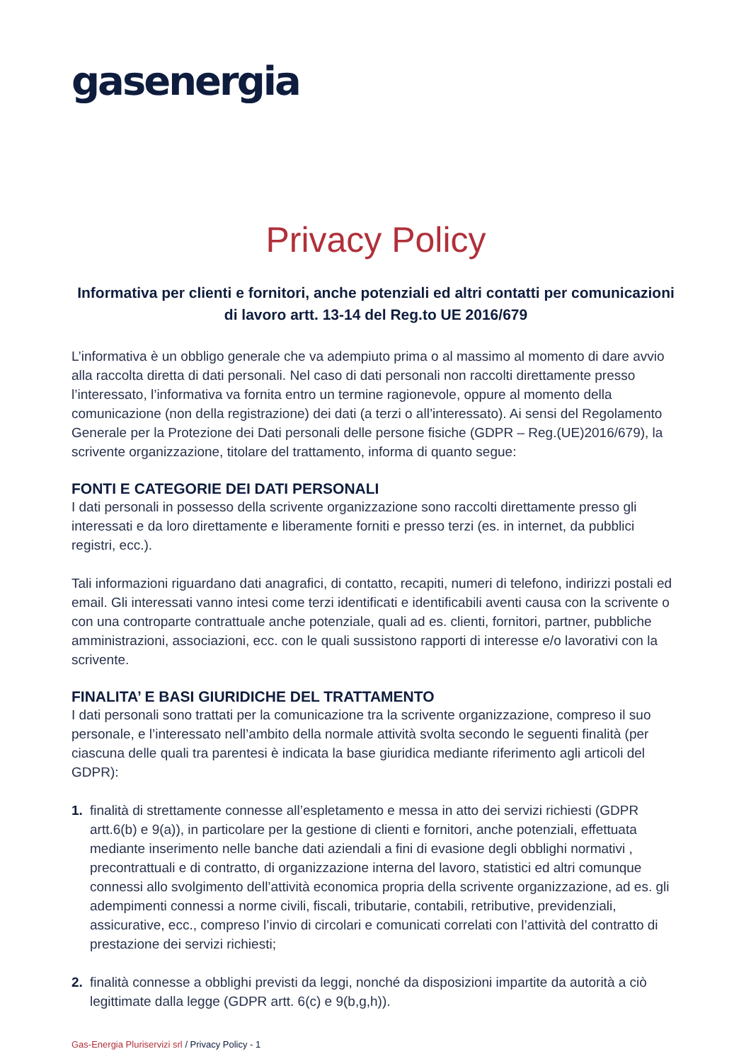gasenergia
Privacy Policy
Informativa per clienti e fornitori, anche potenziali ed altri contatti per comunicazioni di lavoro artt. 13-14 del Reg.to UE 2016/679
L’informativa è un obbligo generale che va adempiuto prima o al massimo al momento di dare avvio alla raccolta diretta di dati personali. Nel caso di dati personali non raccolti direttamente presso l’interessato, l’informativa va fornita entro un termine ragionevole, oppure al momento della comunicazione (non della registrazione) dei dati (a terzi o all’interessato). Ai sensi del Regolamento Generale per la Protezione dei Dati personali delle persone fisiche (GDPR – Reg.(UE)2016/679), la scrivente organizzazione, titolare del trattamento, informa di quanto segue:
FONTI E CATEGORIE DEI DATI PERSONALI
I dati personali in possesso della scrivente organizzazione sono raccolti direttamente presso gli interessati e da loro direttamente e liberamente forniti e presso terzi (es. in internet, da pubblici registri, ecc.).
Tali informazioni riguardano dati anagrafici, di contatto, recapiti, numeri di telefono, indirizzi postali ed email. Gli interessati vanno intesi come terzi identificati e identificabili aventi causa con la scrivente o con una controparte contrattuale anche potenziale, quali ad es. clienti, fornitori, partner, pubbliche amministrazioni, associazioni, ecc. con le quali sussistono rapporti di interesse e/o lavorativi con la scrivente.
FINALITA’ E BASI GIURIDICHE DEL TRATTAMENTO
I dati personali sono trattati per la comunicazione tra la scrivente organizzazione, compreso il suo personale, e l’interessato nell’ambito della normale attività svolta secondo le seguenti finalità (per ciascuna delle quali tra parentesi è indicata la base giuridica mediante riferimento agli articoli del GDPR):
1. finalità di strettamente connesse all’espletamento e messa in atto dei servizi richiesti (GDPR artt.6(b) e 9(a)), in particolare per la gestione di clienti e fornitori, anche potenziali, effettuata mediante inserimento nelle banche dati aziendali a fini di evasione degli obblighi normativi , precontrattuali e di contratto, di organizzazione interna del lavoro, statistici ed altri comunque connessi allo svolgimento dell’attività economica propria della scrivente organizzazione, ad es. gli adempimenti connessi a norme civili, fiscali, tributarie, contabili, retributive, previdenziali, assicurative, ecc., compreso l’invio di circolari e comunicati correlati con l’attività del contratto di prestazione dei servizi richiesti;
2. finalità connesse a obblighi previsti da leggi, nonché da disposizioni impartite da autorità a ciò legittimate dalla legge (GDPR artt. 6(c) e 9(b,g,h)).
Gas-Energia Pluriservizi srl / Privacy Policy - 1